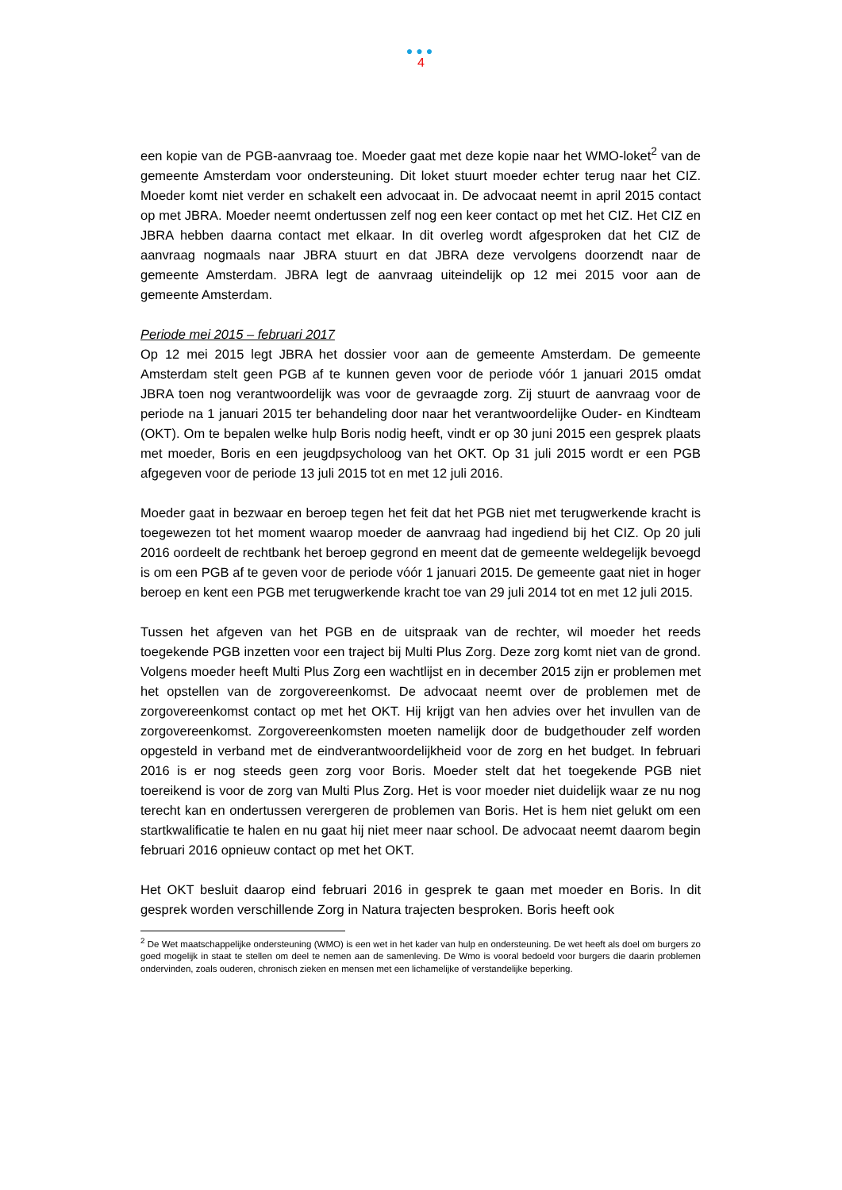●●●
4
een kopie van de PGB-aanvraag toe. Moeder gaat met deze kopie naar het WMO-loket<sup>2</sup> van de gemeente Amsterdam voor ondersteuning. Dit loket stuurt moeder echter terug naar het CIZ. Moeder komt niet verder en schakelt een advocaat in. De advocaat neemt in april 2015 contact op met JBRA. Moeder neemt ondertussen zelf nog een keer contact op met het CIZ. Het CIZ en JBRA hebben daarna contact met elkaar. In dit overleg wordt afgesproken dat het CIZ de aanvraag nogmaals naar JBRA stuurt en dat JBRA deze vervolgens doorzendt naar de gemeente Amsterdam. JBRA legt de aanvraag uiteindelijk op 12 mei 2015 voor aan de gemeente Amsterdam.
Periode mei 2015 – februari 2017
Op 12 mei 2015 legt JBRA het dossier voor aan de gemeente Amsterdam. De gemeente Amsterdam stelt geen PGB af te kunnen geven voor de periode vóór 1 januari 2015 omdat JBRA toen nog verantwoordelijk was voor de gevraagde zorg. Zij stuurt de aanvraag voor de periode na 1 januari 2015 ter behandeling door naar het verantwoordelijke Ouder- en Kindteam (OKT). Om te bepalen welke hulp Boris nodig heeft, vindt er op 30 juni 2015 een gesprek plaats met moeder, Boris en een jeugdpsycholoog van het OKT. Op 31 juli 2015 wordt er een PGB afgegeven voor de periode 13 juli 2015 tot en met 12 juli 2016.
Moeder gaat in bezwaar en beroep tegen het feit dat het PGB niet met terugwerkende kracht is toegewezen tot het moment waarop moeder de aanvraag had ingediend bij het CIZ. Op 20 juli 2016 oordeelt de rechtbank het beroep gegrond en meent dat de gemeente weldegelijk bevoegd is om een PGB af te geven voor de periode vóór 1 januari 2015. De gemeente gaat niet in hoger beroep en kent een PGB met terugwerkende kracht toe van 29 juli 2014 tot en met 12 juli 2015.
Tussen het afgeven van het PGB en de uitspraak van de rechter, wil moeder het reeds toegekende PGB inzetten voor een traject bij Multi Plus Zorg. Deze zorg komt niet van de grond. Volgens moeder heeft Multi Plus Zorg een wachtlijst en in december 2015 zijn er problemen met het opstellen van de zorgovereenkomst. De advocaat neemt over de problemen met de zorgovereenkomst contact op met het OKT. Hij krijgt van hen advies over het invullen van de zorgovereenkomst. Zorgovereenkomsten moeten namelijk door de budgethouder zelf worden opgesteld in verband met de eindverantwoordelijkheid voor de zorg en het budget. In februari 2016 is er nog steeds geen zorg voor Boris. Moeder stelt dat het toegekende PGB niet toereikend is voor de zorg van Multi Plus Zorg. Het is voor moeder niet duidelijk waar ze nu nog terecht kan en ondertussen verergeren de problemen van Boris. Het is hem niet gelukt om een startkwalificatie te halen en nu gaat hij niet meer naar school. De advocaat neemt daarom begin februari 2016 opnieuw contact op met het OKT.
Het OKT besluit daarop eind februari 2016 in gesprek te gaan met moeder en Boris. In dit gesprek worden verschillende Zorg in Natura trajecten besproken. Boris heeft ook
<sup>2</sup> De Wet maatschappelijke ondersteuning (WMO) is een wet in het kader van hulp en ondersteuning. De wet heeft als doel om burgers zo goed mogelijk in staat te stellen om deel te nemen aan de samenleving. De Wmo is vooral bedoeld voor burgers die daarin problemen ondervinden, zoals ouderen, chronisch zieken en mensen met een lichamelijke of verstandelijke beperking.